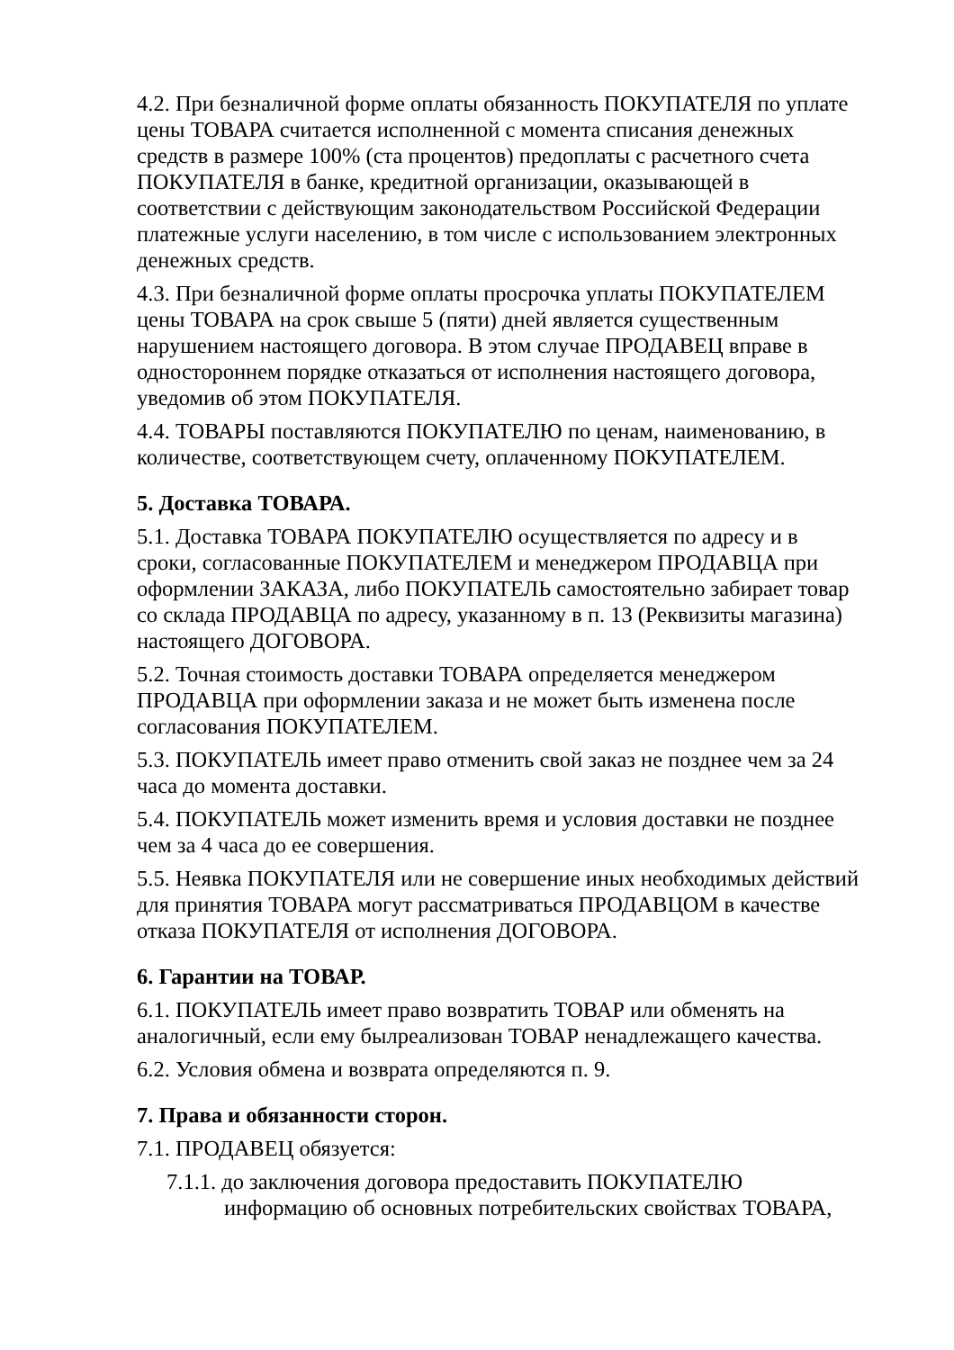4.2. При безналичной форме оплаты обязанность ПОКУПАТЕЛЯ по уплате цены ТОВАРА считается исполненной с момента списания денежных средств в размере 100% (ста процентов) предоплаты с расчетного счета ПОКУПАТЕЛЯ в банке, кредитной организации, оказывающей в соответствии с действующим законодательством Российской Федерации платежные услуги населению, в том числе с использованием электронных денежных средств.
4.3. При безналичной форме оплаты просрочка уплаты ПОКУПАТЕЛЕМ цены ТОВАРА на срок свыше 5 (пяти) дней является существенным нарушением настоящего договора. В этом случае ПРОДАВЕЦ вправе в одностороннем порядке отказаться от исполнения настоящего договора, уведомив об этом ПОКУПАТЕЛЯ.
4.4. ТОВАРЫ поставляются ПОКУПАТЕЛЮ по ценам, наименованию, в количестве, соответствующем счету, оплаченному ПОКУПАТЕЛЕМ.
5. Доставка ТОВАРА.
5.1. Доставка ТОВАРА ПОКУПАТЕЛЮ осуществляется по адресу и в сроки, согласованные ПОКУПАТЕЛЕМ и менеджером ПРОДАВЦА при оформлении ЗАКАЗА, либо ПОКУПАТЕЛЬ самостоятельно забирает товар со склада ПРОДАВЦА по адресу, указанному в п. 13 (Реквизиты магазина) настоящего ДОГОВОРА.
5.2. Точная стоимость доставки ТОВАРА определяется менеджером ПРОДАВЦА при оформлении заказа и не может быть изменена после согласования ПОКУПАТЕЛЕМ.
5.3. ПОКУПАТЕЛЬ имеет право отменить свой заказ не позднее чем за 24 часа до момента доставки.
5.4. ПОКУПАТЕЛЬ может изменить время и условия доставки не позднее чем за 4 часа до ее совершения.
5.5. Неявка ПОКУПАТЕЛЯ или не совершение иных необходимых действий для принятия ТОВАРА могут рассматриваться ПРОДАВЦОМ в качестве отказа ПОКУПАТЕЛЯ от исполнения ДОГОВОРА.
6. Гарантии на ТОВАР.
6.1. ПОКУПАТЕЛЬ имеет право возвратить ТОВАР или обменять на аналогичный, если ему былреализован ТОВАР ненадлежащего качества.
6.2. Условия обмена и возврата определяются п. 9.
7. Права и обязанности сторон.
7.1. ПРОДАВЕЦ обязуется:
7.1.1. до заключения договора предоставить ПОКУПАТЕЛЮ информацию об основных потребительских свойствах ТОВАРА,